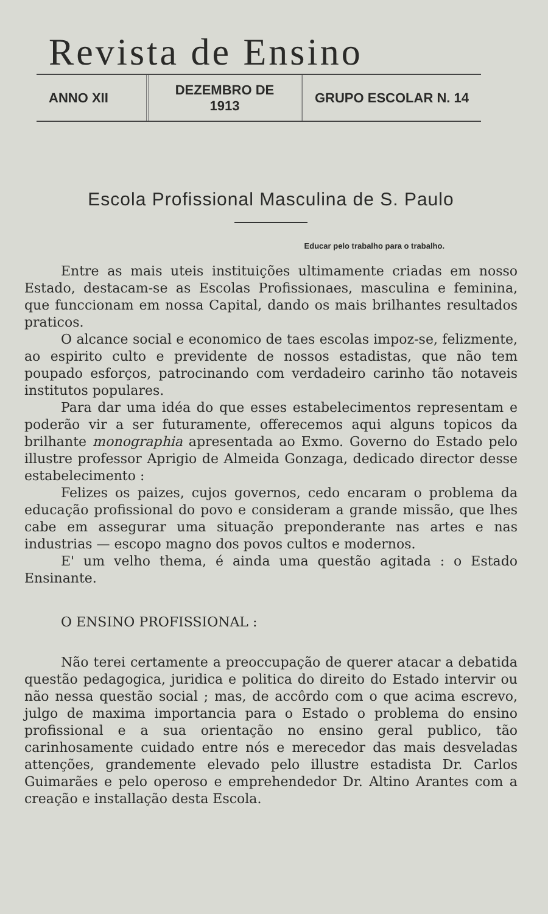Revista de Ensino
ANNO XII
DEZEMBRO DE 1913
GRUPO ESCOLAR N. 14
Escola Profissional Masculina de S. Paulo
Educar pelo trabalho para o trabalho.
Entre as mais uteis instituições ultimamente criadas em nosso Estado, destacam-se as Escolas Profissionaes, masculina e feminina, que funccionam em nossa Capital, dando os mais brilhantes resultados praticos.
O alcance social e economico de taes escolas impoz-se, felizmente, ao espirito culto e previdente de nossos estadistas, que não tem poupado esforços, patrocinando com verdadeiro carinho tão notaveis institutos populares.
Para dar uma idéa do que esses estabelecimentos representam e poderão vir a ser futuramente, offerecemos aqui alguns topicos da brilhante monographia apresentada ao Exmo. Governo do Estado pelo illustre professor Aprigio de Almeida Gonzaga, dedicado director desse estabelecimento :
Felizes os paizes, cujos governos, cedo encaram o problema da educação profissional do povo e consideram a grande missão, que lhes cabe em assegurar uma situação preponderante nas artes e nas industrias — escopo magno dos povos cultos e modernos.
E' um velho thema, é ainda uma questão agitada : o Estado Ensinante.
O ENSINO PROFISSIONAL :
Não terei certamente a preoccupação de querer atacar a debatida questão pedagogica, juridica e politica do direito do Estado intervir ou não nessa questão social ; mas, de accôrdo com o que acima escrevo, julgo de maxima importancia para o Estado o problema do ensino profissional e a sua orientação no ensino geral publico, tão carinhosamente cuidado entre nós e merecedor das mais desveladas attenções, grandemente elevado pelo illustre estadista Dr. Carlos Guimarães e pelo operoso e emprehendedor Dr. Altino Arantes com a creação e installação desta Escola.